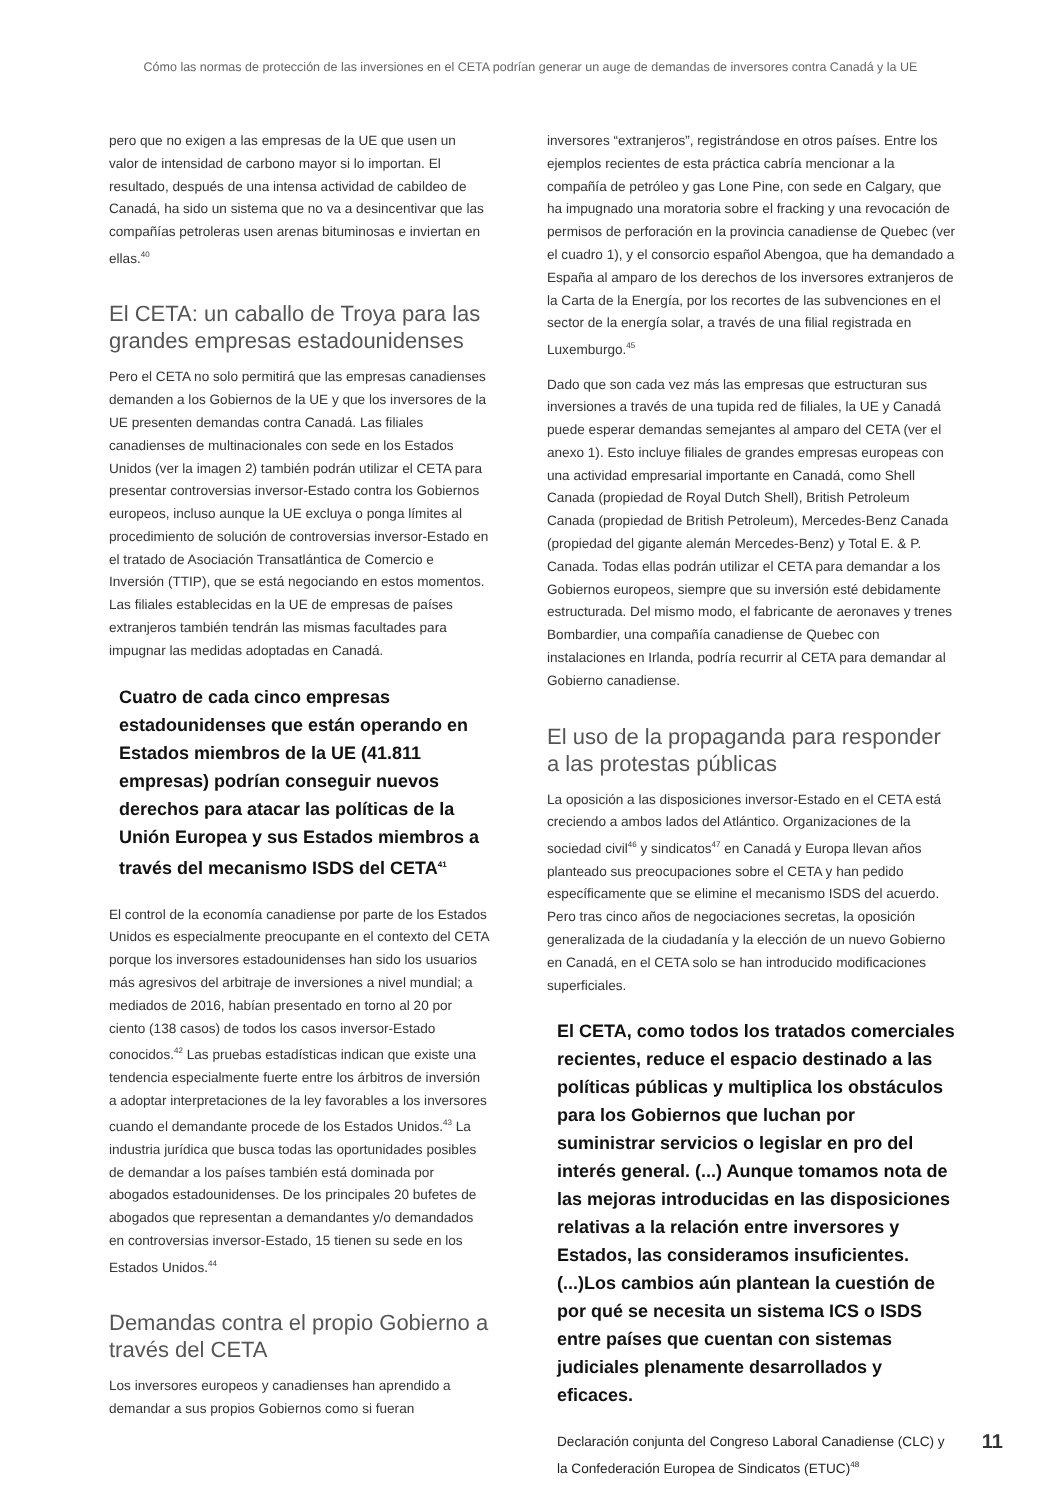Cómo las normas de protección de las inversiones en el CETA podrían generar un auge de demandas de inversores contra Canadá y la UE
pero que no exigen a las empresas de la UE que usen un valor de intensidad de carbono mayor si lo importan. El resultado, después de una intensa actividad de cabildeo de Canadá, ha sido un sistema que no va a desincentivar que las compañías petroleras usen arenas bituminosas e inviertan en ellas.<sup>40</sup>
El CETA: un caballo de Troya para las grandes empresas estadounidenses
Pero el CETA no solo permitirá que las empresas canadienses demanden a los Gobiernos de la UE y que los inversores de la UE presenten demandas contra Canadá. Las filiales canadienses de multinacionales con sede en los Estados Unidos (ver la imagen 2) también podrán utilizar el CETA para presentar controversias inversor-Estado contra los Gobiernos europeos, incluso aunque la UE excluya o ponga límites al procedimiento de solución de controversias inversor-Estado en el tratado de Asociación Transatlántica de Comercio e Inversión (TTIP), que se está negociando en estos momentos. Las filiales establecidas en la UE de empresas de países extranjeros también tendrán las mismas facultades para impugnar las medidas adoptadas en Canadá.
Cuatro de cada cinco empresas estadounidenses que están operando en Estados miembros de la UE (41.811 empresas) podrían conseguir nuevos derechos para atacar las políticas de la Unión Europea y sus Estados miembros a través del mecanismo ISDS del CETA<sup>41</sup>
El control de la economía canadiense por parte de los Estados Unidos es especialmente preocupante en el contexto del CETA porque los inversores estadounidenses han sido los usuarios más agresivos del arbitraje de inversiones a nivel mundial; a mediados de 2016, habían presentado en torno al 20 por ciento (138 casos) de todos los casos inversor-Estado conocidos.<sup>42</sup> Las pruebas estadísticas indican que existe una tendencia especialmente fuerte entre los árbitros de inversión a adoptar interpretaciones de la ley favorables a los inversores cuando el demandante procede de los Estados Unidos.<sup>43</sup> La industria jurídica que busca todas las oportunidades posibles de demandar a los países también está dominada por abogados estadounidenses. De los principales 20 bufetes de abogados que representan a demandantes y/o demandados en controversias inversor-Estado, 15 tienen su sede en los Estados Unidos.<sup>44</sup>
Demandas contra el propio Gobierno a través del CETA
Los inversores europeos y canadienses han aprendido a demandar a sus propios Gobiernos como si fueran
inversores “extranjeros”, registrándose en otros países. Entre los ejemplos recientes de esta práctica cabría mencionar a la compañía de petróleo y gas Lone Pine, con sede en Calgary, que ha impugnado una moratoria sobre el fracking y una revocación de permisos de perforación en la provincia canadiense de Quebec (ver el cuadro 1), y el consorcio español Abengoa, que ha demandado a España al amparo de los derechos de los inversores extranjeros de la Carta de la Energía, por los recortes de las subvenciones en el sector de la energía solar, a través de una filial registrada en Luxemburgo.<sup>45</sup>
Dado que son cada vez más las empresas que estructuran sus inversiones a través de una tupida red de filiales, la UE y Canadá puede esperar demandas semejantes al amparo del CETA (ver el anexo 1). Esto incluye filiales de grandes empresas europeas con una actividad empresarial importante en Canadá, como Shell Canada (propiedad de Royal Dutch Shell), British Petroleum Canada (propiedad de British Petroleum), Mercedes-Benz Canada (propiedad del gigante alemán Mercedes-Benz) y Total E. & P. Canada. Todas ellas podrán utilizar el CETA para demandar a los Gobiernos europeos, siempre que su inversión esté debidamente estructurada. Del mismo modo, el fabricante de aeronaves y trenes Bombardier, una compañía canadiense de Quebec con instalaciones en Irlanda, podría recurrir al CETA para demandar al Gobierno canadiense.
El uso de la propaganda para responder a las protestas públicas
La oposición a las disposiciones inversor-Estado en el CETA está creciendo a ambos lados del Atlántico. Organizaciones de la sociedad civil<sup>46</sup> y sindicatos<sup>47</sup> en Canadá y Europa llevan años planteado sus preocupaciones sobre el CETA y han pedido específicamente que se elimine el mecanismo ISDS del acuerdo. Pero tras cinco años de negociaciones secretas, la oposición generalizada de la ciudadanía y la elección de un nuevo Gobierno en Canadá, en el CETA solo se han introducido modificaciones superficiales.
El CETA, como todos los tratados comerciales recientes, reduce el espacio destinado a las políticas públicas y multiplica los obstáculos para los Gobiernos que luchan por suministrar servicios o legislar en pro del interés general. (...) Aunque tomamos nota de las mejoras introducidas en las disposiciones relativas a la relación entre inversores y Estados, las consideramos insuficientes. (...)Los cambios aún plantean la cuestión de por qué se necesita un sistema ICS o ISDS entre países que cuentan con sistemas judiciales plenamente desarrollados y eficaces.
Declaración conjunta del Congreso Laboral Canadiense (CLC) y la Confederación Europea de Sindicatos (ETUC)<sup>48</sup>
11